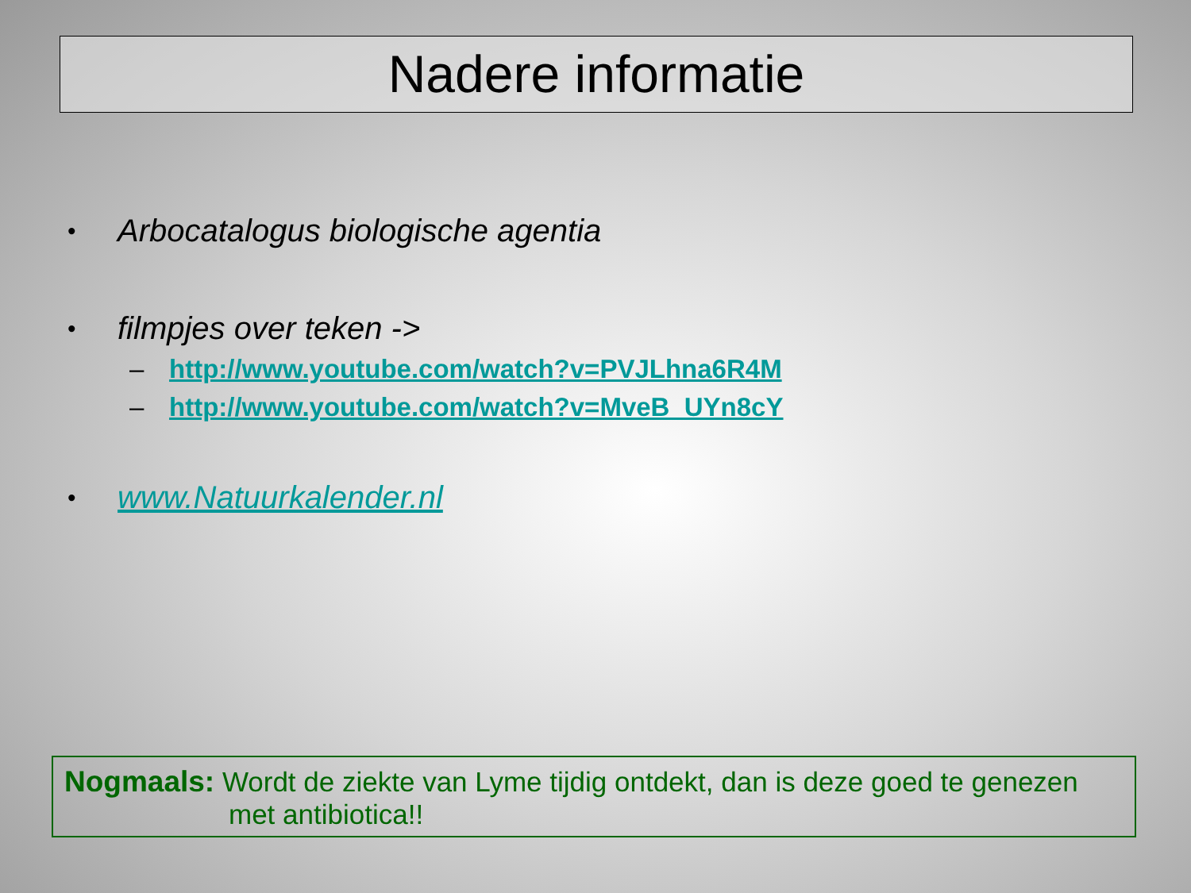Nadere informatie
• Arbocatalogus biologische agentia
• filmpjes over teken ->
– http://www.youtube.com/watch?v=PVJLhna6R4M
– http://www.youtube.com/watch?v=MveB_UYn8cY
• www.Natuurkalender.nl
Nogmaals: Wordt de ziekte van Lyme tijdig ontdekt, dan is deze goed te genezen
met antibiotica!!